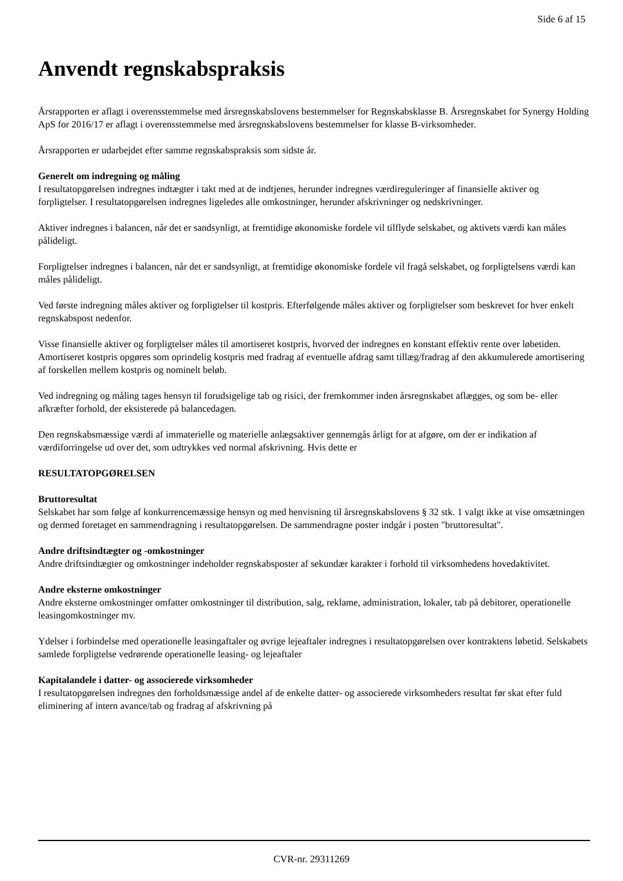Side 6 af 15
Anvendt regnskabspraksis
Årsrapporten er aflagt i overensstemmelse med årsregnskabslovens bestemmelser for Regnskabsklasse B. Årsregnskabet for Synergy Holding ApS for 2016/17 er aflagt i overensstemmelse med årsregnskabslovens bestemmelser for klasse B-virksomheder.
Årsrapporten er udarbejdet efter samme regnskabspraksis som sidste år.
Generelt om indregning og måling
I resultatopgørelsen indregnes indtægter i takt med at de indtjenes, herunder indregnes værdireguleringer af finansielle aktiver og forpligtelser. I resultatopgørelsen indregnes ligeledes alle omkostninger, herunder afskrivninger og nedskrivninger.
Aktiver indregnes i balancen, når det er sandsynligt, at fremtidige økonomiske fordele vil tilflyde selskabet, og aktivets værdi kan måles pålideligt.
Forpligtelser indregnes i balancen, når det er sandsynligt, at fremtidige økonomiske fordele vil fragå selskabet, og forpligtelsens værdi kan måles pålideligt.
Ved første indregning måles aktiver og forpligtelser til kostpris. Efterfølgende måles aktiver og forpligtelser som beskrevet for hver enkelt regnskabspost nedenfor.
Visse finansielle aktiver og forpligtelser måles til amortiseret kostpris, hvorved der indregnes en konstant effektiv rente over løbetiden. Amortiseret kostpris opgøres som oprindelig kostpris med fradrag af eventuelle afdrag samt tillæg/fradrag af den akkumulerede amortisering af forskellen mellem kostpris og nominelt beløb.
Ved indregning og måling tages hensyn til forudsigelige tab og risici, der fremkommer inden årsregnskabet aflægges, og som be- eller afkræfter forhold, der eksisterede på balancedagen.
Den regnskabsmæssige værdi af immaterielle og materielle anlægsaktiver gennemgås årligt for at afgøre, om der er indikation af værdiforringelse ud over det, som udtrykkes ved normal afskrivning. Hvis dette er
RESULTATOPGØRELSEN
Bruttoresultat
Selskabet har som følge af konkurrencemæssige hensyn og med henvisning til årsregnskabslovens § 32 stk. 1 valgt ikke at vise omsætningen og dermed foretaget en sammendragning i resultatopgørelsen. De sammendragne poster indgår i posten "bruttoresultat".
Andre driftsindtægter og -omkostninger
Andre driftsindtægter og omkostninger indeholder regnskabsposter af sekundær karakter i forhold til virksomhedens hovedaktivitet.
Andre eksterne omkostninger
Andre eksterne omkostninger omfatter omkostninger til distribution, salg, reklame, administration, lokaler, tab på debitorer, operationelle leasingomkostninger mv.
Ydelser i forbindelse med operationelle leasingaftaler og øvrige lejeaftaler indregnes i resultatopgørelsen over kontraktens løbetid. Selskabets samlede forpligtelse vedrørende operationelle leasing- og lejeaftaler
Kapitalandele i datter- og associerede virksomheder
I resultatopgørelsen indregnes den forholdsmæssige andel af de enkelte datter- og associerede virksomheders resultat før skat efter fuld eliminering af intern avance/tab og fradrag af afskrivning på
CVR-nr. 29311269